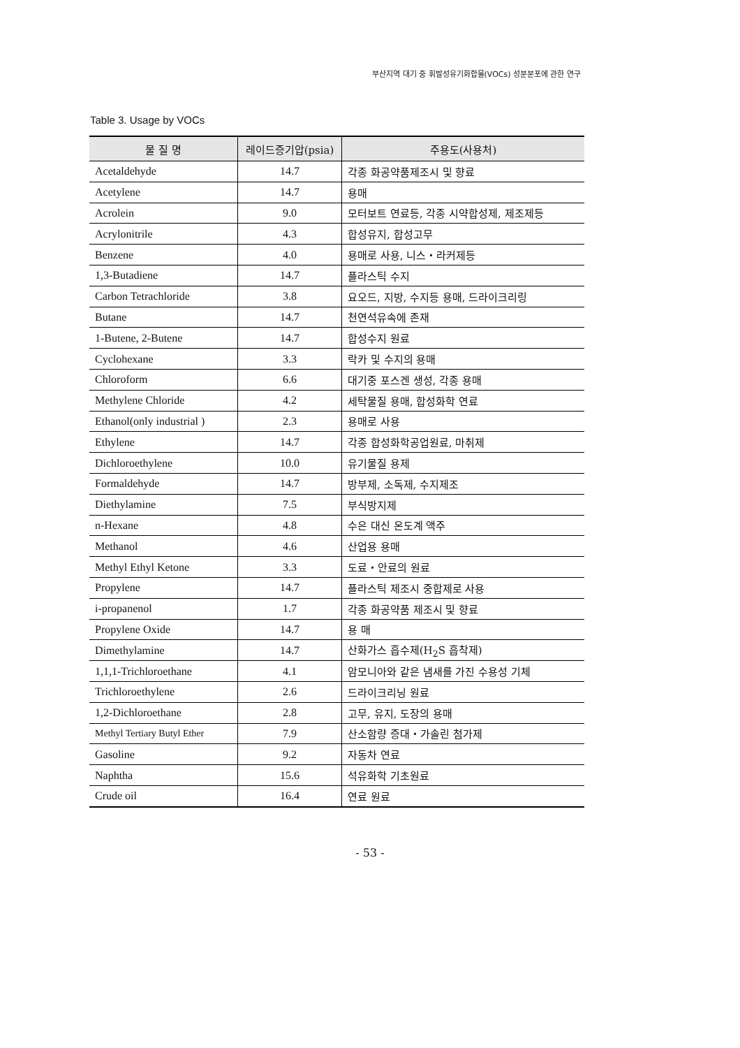부산지역 대기 중 휘발성유기화합물(VOCs) 성분분포에 관한 연구
Table 3. Usage by VOCs
| 물 질 명 | 레이드증기압(psia) | 주용도(사용처) |
| --- | --- | --- |
| Acetaldehyde | 14.7 | 각종 화공약품제조시 및 향료 |
| Acetylene | 14.7 | 용매 |
| Acrolein | 9.0 | 모터보트 연료등, 각종 시약합성제, 제조제등 |
| Acrylonitrile | 4.3 | 합성유지, 합성고무 |
| Benzene | 4.0 | 용매로 사용, 니스・라커제등 |
| 1,3-Butadiene | 14.7 | 플라스틱 수지 |
| Carbon Tetrachloride | 3.8 | 요오드, 지방, 수지등 용매, 드라이크리링 |
| Butane | 14.7 | 천연석유속에 존재 |
| 1-Butene, 2-Butene | 14.7 | 합성수지 원료 |
| Cyclohexane | 3.3 | 락카 및 수지의 용매 |
| Chloroform | 6.6 | 대기중 포스겐 생성, 각종 용매 |
| Methylene Chloride | 4.2 | 세탁물질 용매, 합성화학 연료 |
| Ethanol(only industrial ) | 2.3 | 용매로 사용 |
| Ethylene | 14.7 | 각종 합성화학공업원료, 마취제 |
| Dichloroethylene | 10.0 | 유기물질 용제 |
| Formaldehyde | 14.7 | 방부제, 소독제, 수지제조 |
| Diethylamine | 7.5 | 부식방지제 |
| n-Hexane | 4.8 | 수은 대신 온도계 액주 |
| Methanol | 4.6 | 산업용 용매 |
| Methyl Ethyl Ketone | 3.3 | 도료・안료의 원료 |
| Propylene | 14.7 | 플라스틱 제조시 중합제로 사용 |
| i-propanenol | 1.7 | 각종 화공약품 제조시 및 향료 |
| Propylene Oxide | 14.7 | 용 매 |
| Dimethylamine | 14.7 | 산화가스 흡수제(H<sub>2</sub>S 흡착제) |
| 1,1,1-Trichloroethane | 4.1 | 암모니아와 같은 냄새를 가진 수용성 기체 |
| Trichloroethylene | 2.6 | 드라이크리닝 원료 |
| 1,2-Dichloroethane | 2.8 | 고무, 유지, 도장의 용매 |
| Methyl Tertiary Butyl Ether | 7.9 | 산소함량 증대・가솔린 첨가제 |
| Gasoline | 9.2 | 자동차 연료 |
| Naphtha | 15.6 | 석유화학 기초원료 |
| Crude oil | 16.4 | 연료 원료 |
- 53 -